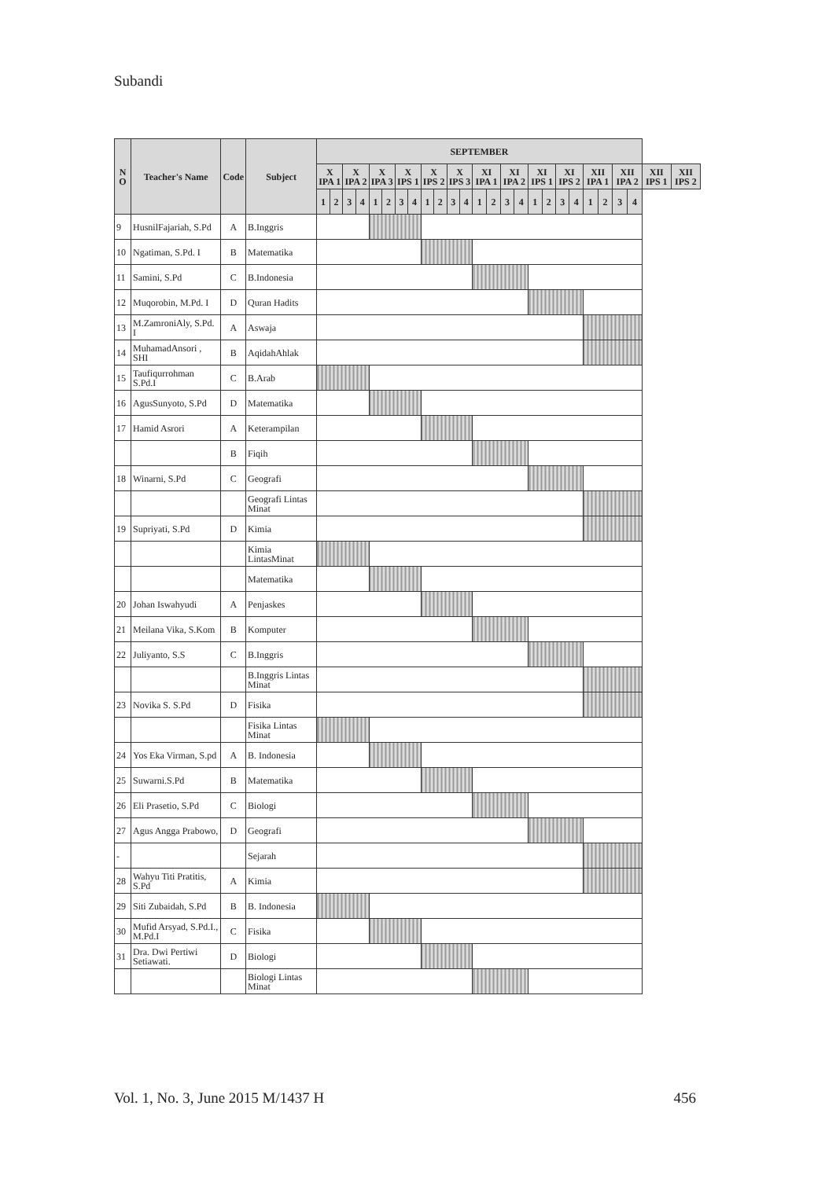Subandi
| N O | Teacher's Name | Code | Subject | SEPTEMBER | | | | | | | | | | | | | | | | | | | | | | | | | |
| --- | --- | --- | --- | --- | --- | --- | --- | --- | --- | --- | --- | --- | --- | --- | --- | --- | --- | --- | --- | --- | --- | --- | --- | --- | --- | --- | --- | --- | --- |
| | | | | X IPA 1 | | X IPA 2 | | X IPA 3 | | X IPS 1 | | X IPS 2 | | X IPS 3 | | XI IPA 1 | | XI IPA 2 | | XI IPS 1 | | XI IPS 2 | | XII IPA 1 | | XII IPA 2 | | XII IPS 1 | XII IPS 2 |
| | | | | 1 | 2 | 3 | 4 | 1 | 2 | 3 | 4 | 1 | 2 | 3 | 4 | 1 | 2 | 3 | 4 | 1 | 2 | 3 | 4 | 1 | 2 | 3 | 4 | | |
| 9 | HusnilFajariah, S.Pd | A | B.Inggris | | | | | | | | | | | | | | | | | | | | | | | | | | |
| 10 | Ngatiman, S.Pd. I | B | Matematika | | | | | | | | | | | | | | | | | | | | | | | | | | |
| 11 | Samini, S.Pd | C | B.Indonesia | | | | | | | | | | | | | | | | | | | | | | | | | | |
| 12 | Muqorobin, M.Pd. I | D | Quran Hadits | | | | | | | | | | | | | | | | | | | | | | | | | | |
| 13 | M.ZamroniAly, S.Pd. I | A | Aswaja | | | | | | | | | | | | | | | | | | | | | | | | | | |
| 14 | MuhamadAnsori , SHI | B | AqidahAhlak | | | | | | | | | | | | | | | | | | | | | | | | | | |
| 15 | Taufiqurrohman S.Pd.I | C | B.Arab | | | | | | | | | | | | | | | | | | | | | | | | | | |
| 16 | AgusSunyoto, S.Pd | D | Matematika | | | | | | | | | | | | | | | | | | | | | | | | | | |
| 17 | Hamid Asrori | A | Keterampilan | | | | | | | | | | | | | | | | | | | | | | | | | | |
| | | B | Fiqih | | | | | | | | | | | | | | | | | | | | | | | | | | |
| 18 | Winarni, S.Pd | C | Geografi | | | | | | | | | | | | | | | | | | | | | | | | | | |
| | | | Geografi Lintas Minat | | | | | | | | | | | | | | | | | | | | | | | | | | |
| 19 | Supriyati, S.Pd | D | Kimia | | | | | | | | | | | | | | | | | | | | | | | | | | |
| | | | Kimia LintasMinat | | | | | | | | | | | | | | | | | | | | | | | | | | |
| | | | Matematika | | | | | | | | | | | | | | | | | | | | | | | | | | |
| 20 | Johan Iswahyudi | A | Penjaskes | | | | | | | | | | | | | | | | | | | | | | | | | | |
| 21 | Meilana Vika, S.Kom | B | Komputer | | | | | | | | | | | | | | | | | | | | | | | | | | |
| 22 | Juliyanto, S.S | C | B.Inggris | | | | | | | | | | | | | | | | | | | | | | | | | | |
| | | | B.Inggris Lintas Minat | | | | | | | | | | | | | | | | | | | | | | | | | | |
| 23 | Novika S. S.Pd | D | Fisika | | | | | | | | | | | | | | | | | | | | | | | | | | |
| | | | Fisika Lintas Minat | | | | | | | | | | | | | | | | | | | | | | | | | | |
| 24 | Yos Eka Virman, S.pd | A | B. Indonesia | | | | | | | | | | | | | | | | | | | | | | | | | | |
| 25 | Suwarni.S.Pd | B | Matematika | | | | | | | | | | | | | | | | | | | | | | | | | | |
| 26 | Eli Prasetio, S.Pd | C | Biologi | | | | | | | | | | | | | | | | | | | | | | | | | | |
| 27 | Agus Angga Prabowo, | D | Geografi | | | | | | | | | | | | | | | | | | | | | | | | | | |
| - | | | Sejarah | | | | | | | | | | | | | | | | | | | | | | | | | | |
| 28 | Wahyu Titi Pratitis, S.Pd | A | Kimia | | | | | | | | | | | | | | | | | | | | | | | | | | |
| 29 | Siti Zubaidah, S.Pd | B | B. Indonesia | | | | | | | | | | | | | | | | | | | | | | | | | | |
| 30 | Mufid Arsyad, S.Pd.I., M.Pd.I | C | Fisika | | | | | | | | | | | | | | | | | | | | | | | | | | |
| 31 | Dra. Dwi Pertiwi Setiawati. | D | Biologi | | | | | | | | | | | | | | | | | | | | | | | | | | |
| | | | Biologi Lintas Minat | | | | | | | | | | | | | | | | | | | | | | | | | | |
Vol. 1, No. 3, June 2015 M/1437 H 456